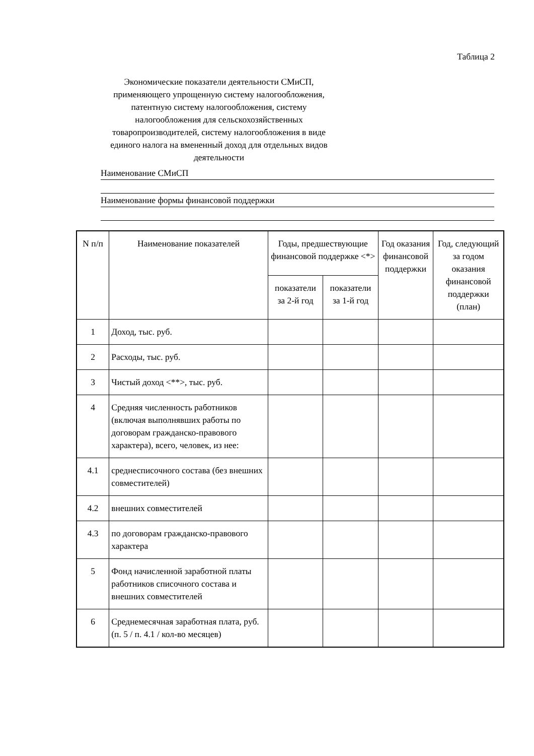Таблица 2
Экономические показатели деятельности СМиСП, применяющего упрощенную систему налогообложения, патентную систему налогообложения, систему налогообложения для сельскохозяйственных товаропроизводителей, систему налогообложения в виде единого налога на вмененный доход для отдельных видов деятельности
Наименование СМиСП
Наименование формы финансовой поддержки
| N п/п | Наименование показателей | Годы, предшествующие финансовой поддержке <*> | | Год оказания финансовой поддержки | Год, следующий за годом оказания финансовой поддержки (план) |
| --- | --- | --- | --- | --- | --- |
| | | показатели за 2-й год | показатели за 1-й год | | |
| 1 | Доход, тыс. руб. | | | | |
| 2 | Расходы, тыс. руб. | | | | |
| 3 | Чистый доход <**>, тыс. руб. | | | | |
| 4 | Средняя численность работников (включая выполнявших работы по договорам гражданско-правового характера), всего, человек, из нее: | | | | |
| 4.1 | среднесписочного состава (без внешних совместителей) | | | | |
| 4.2 | внешних совместителей | | | | |
| 4.3 | по договорам гражданско-правового характера | | | | |
| 5 | Фонд начисленной заработной платы работников списочного состава и внешних совместителей | | | | |
| 6 | Среднемесячная заработная плата, руб. (п. 5 / п. 4.1 / кол-во месяцев) | | | | |